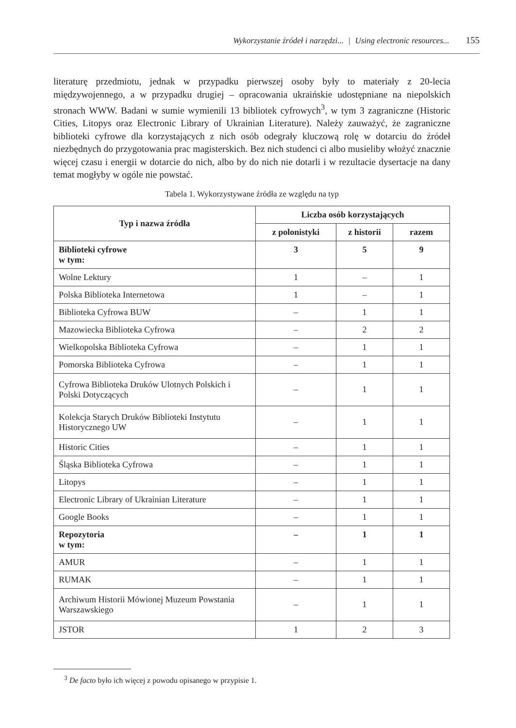Wykorzystanie źródeł i narzędzi... | Using electronic resources... 155
literaturę przedmiotu, jednak w przypadku pierwszej osoby były to materiały z 20-lecia międzywojennego, a w przypadku drugiej – opracowania ukraińskie udostępniane na niepolskich stronach WWW. Badani w sumie wymienili 13 bibliotek cyfrowych<sup>3</sup>, w tym 3 zagraniczne (Historic Cities, Litopys oraz Electronic Library of Ukrainian Literature). Należy zauważyć, że zagraniczne biblioteki cyfrowe dla korzystających z nich osób odegrały kluczową rolę w dotarciu do źródeł niezbędnych do przygotowania prac magisterskich. Bez nich studenci ci albo musieliby włożyć znacznie więcej czasu i energii w dotarcie do nich, albo by do nich nie dotarli i w rezultacie dysertacje na dany temat mogłyby w ogóle nie powstać.
Tabela 1. Wykorzystywane źródła ze względu na typ
| Typ i nazwa źródła | Liczba osób korzystających | | |
| --- | --- | --- | --- |
| | z polonistyki | z historii | razem |
| Biblioteki cyfrowe w tym: | 3 | 5 | 9 |
| Wolne Lektury | 1 | – | 1 |
| Polska Biblioteka Internetowa | 1 | – | 1 |
| Biblioteka Cyfrowa BUW | – | 1 | 1 |
| Mazowiecka Biblioteka Cyfrowa | – | 2 | 2 |
| Wielkopolska Biblioteka Cyfrowa | – | 1 | 1 |
| Pomorska Biblioteka Cyfrowa | – | 1 | 1 |
| Cyfrowa Biblioteka Druków Ulotnych Polskich i Polski Dotyczących | – | 1 | 1 |
| Kolekcja Starych Druków Biblioteki Instytutu Historycznego UW | – | 1 | 1 |
| Historic Cities | – | 1 | 1 |
| Śląska Biblioteka Cyfrowa | – | 1 | 1 |
| Litopys | – | 1 | 1 |
| Electronic Library of Ukrainian Literature | – | 1 | 1 |
| Google Books | – | 1 | 1 |
| Repozytoria w tym: | – | 1 | 1 |
| AMUR | – | 1 | 1 |
| RUMAK | – | 1 | 1 |
| Archiwum Historii Mówionej Muzeum Powstania Warszawskiego | – | 1 | 1 |
| JSTOR | 1 | 2 | 3 |
<sup>3</sup> De facto było ich więcej z powodu opisanego w przypisie 1.